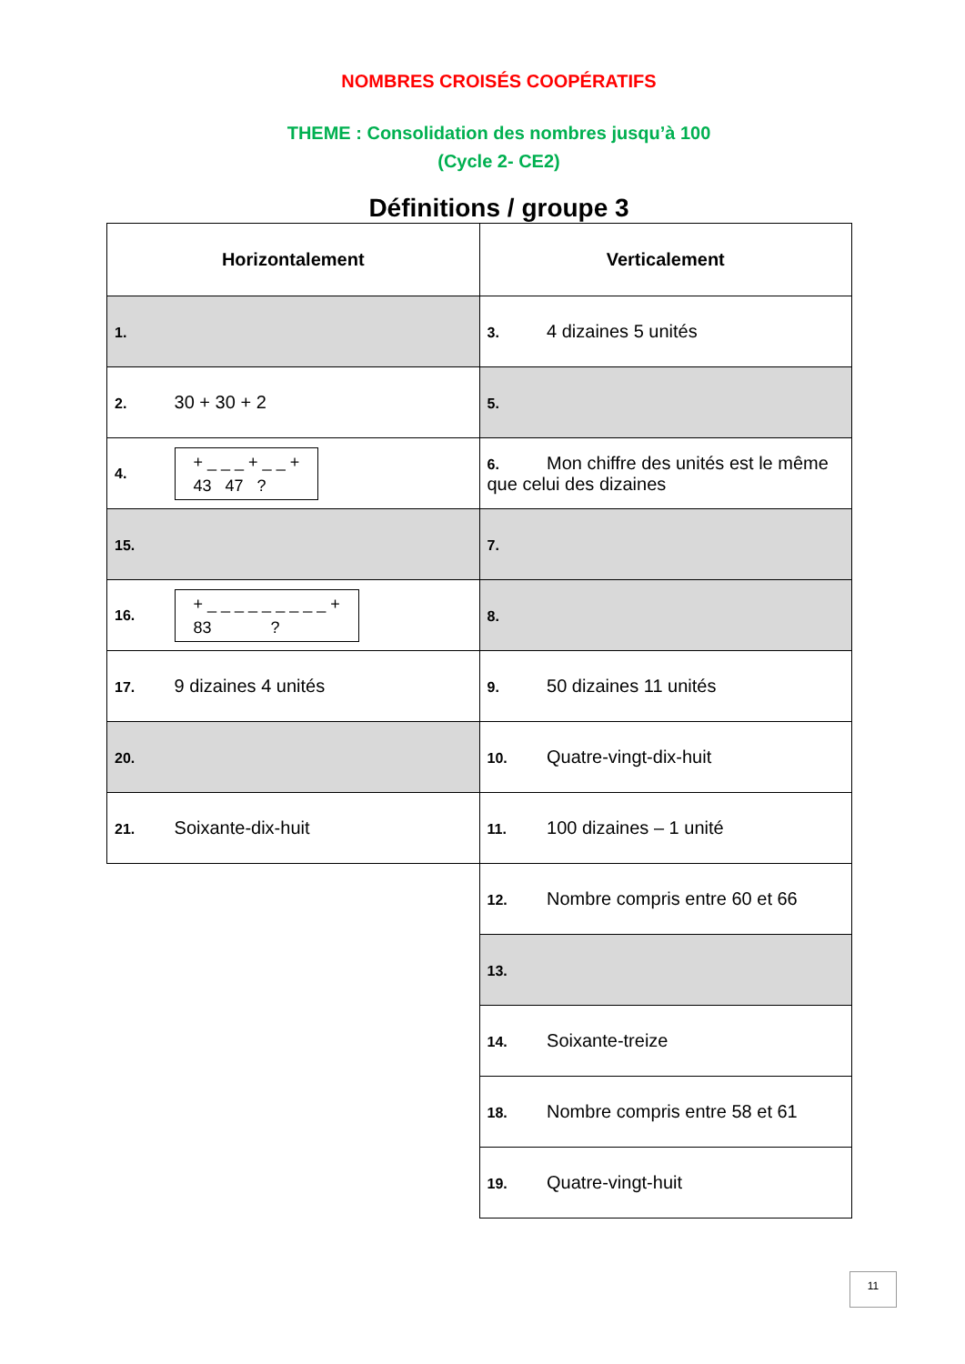NOMBRES CROISÉS COOPÉRATIFS
THEME : Consolidation des nombres jusqu’à 100
(Cycle 2- CE2)
Définitions / groupe 3
| Horizontalement | Verticalement |
| --- | --- |
| 1. | 3. 4 dizaines 5 unités |
| 2. 30 + 30 + 2 | 5. |
| 4. + _ _ _ + _ _ + 43 47 ? | 6. Mon chiffre des unités est le même que celui des dizaines |
| 15. | 7. |
| 16. + _ _ _ _ _ _ _ _ _ + 83 ? | 8. |
| 17. 9 dizaines 4 unités | 9. 50 dizaines 11 unités |
| 20. | 10. Quatre-vingt-dix-huit |
| 21. Soixante-dix-huit | 11. 100 dizaines – 1 unité |
| | 12. Nombre compris entre 60 et 66 |
| | 13. |
| | 14. Soixante-treize |
| | 18. Nombre compris entre 58 et 61 |
| | 19. Quatre-vingt-huit |
11